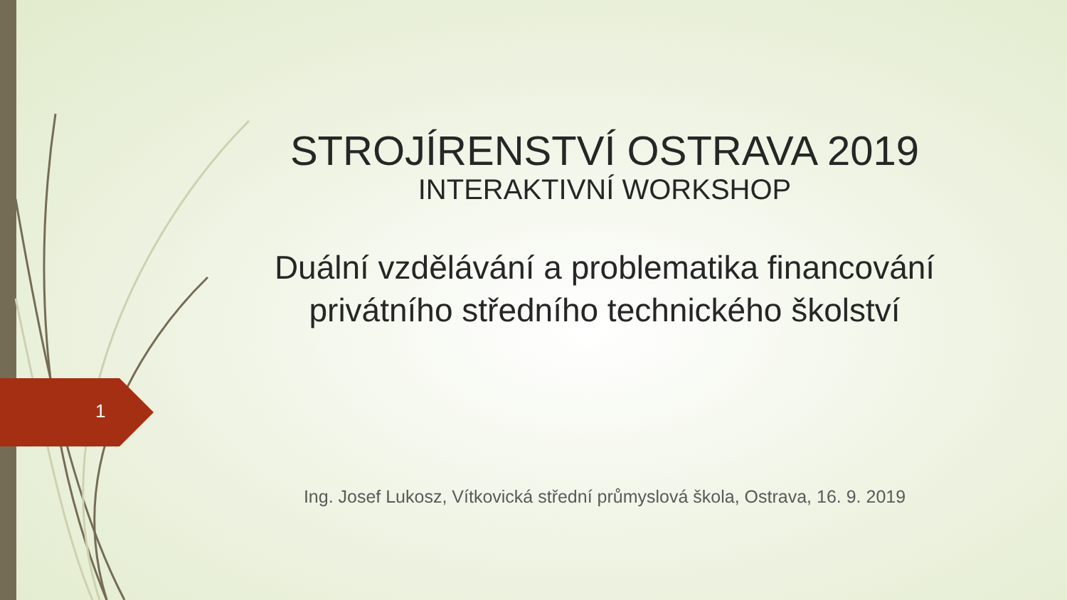1
STROJÍRENSTVÍ OSTRAVA 2019
INTERAKTIVNÍ WORKSHOP
Duální vzdělávání a problematika financování privátního středního technického školství
Ing. Josef Lukosz, Vítkovická střední průmyslová škola, Ostrava, 16. 9. 2019